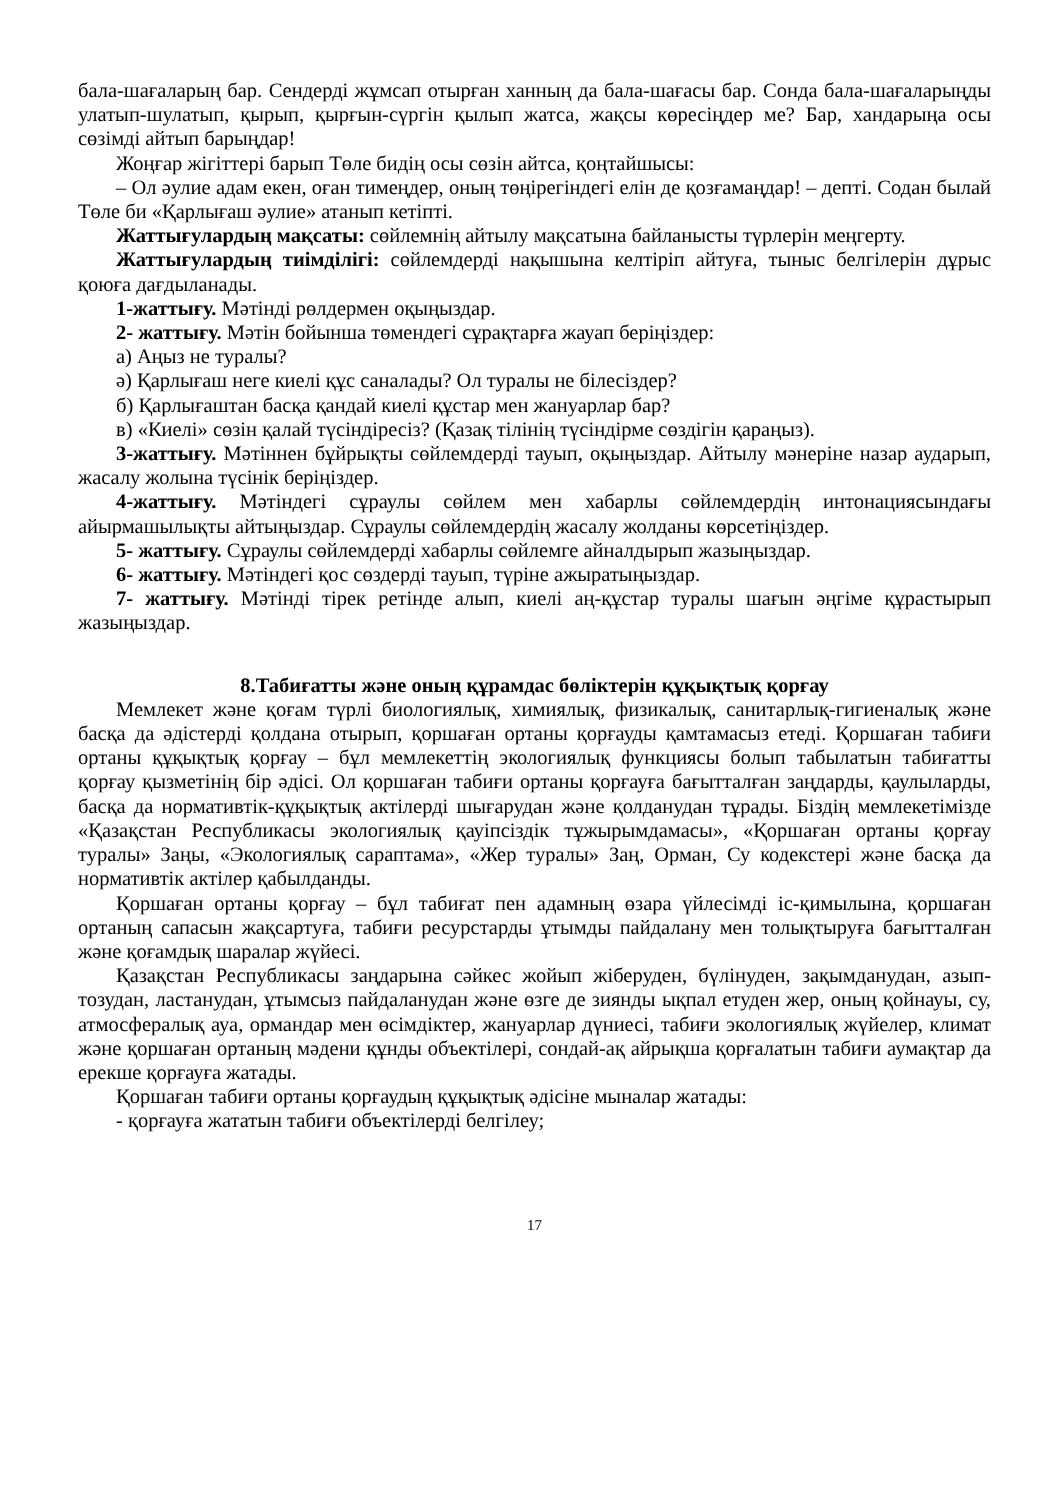бала-шағаларың бар. Сендерді жұмсап отырған ханның да бала-шағасы бар. Сонда бала-шағаларыңды улатып-шулатып, қырып, қырғын-сүргін қылып жатса, жақсы көресіңдер ме? Бар, хандарыңа осы сөзімді айтып барыңдар!
Жоңғар жігіттері барып Төле бидің осы сөзін айтса, қоңтайшысы:
– Ол әулие адам екен, оған тимеңдер, оның төңірегіндегі елін де қозғамаңдар! – депті. Содан былай Төле би «Қарлығаш әулие» атанып кетіпті.
Жаттығулардың мақсаты: сөйлемнің айтылу мақсатына байланысты түрлерін меңгерту.
Жаттығулардың тиімділігі: сөйлемдерді нақышына келтіріп айтуға, тыныс белгілерін дұрыс қоюға дағдыланады.
1-жаттығу. Мәтінді рөлдермен оқыңыздар.
2- жаттығу. Мәтін бойынша төмендегі сұрақтарға жауап беріңіздер:
а) Аңыз не туралы?
ә) Қарлығаш неге киелі құс саналады? Ол туралы не білесіздер?
б) Қарлығаштан басқа қандай киелі құстар мен жануарлар бар?
в) «Киелі» сөзін қалай түсіндіресіз? (Қазақ тілінің түсіндірме сөздігін қараңыз).
3-жаттығу. Мәтіннен бұйрықты сөйлемдерді тауып, оқыңыздар. Айтылу мәнеріне назар аударып, жасалу жолына түсінік беріңіздер.
4-жаттығу. Мәтіндегі сұраулы сөйлем мен хабарлы сөйлемдердің интонациясындағы айырмашылықты айтыңыздар. Сұраулы сөйлемдердің жасалу жолданы көрсетіңіздер.
5- жаттығу. Сұраулы сөйлемдерді хабарлы сөйлемге айналдырып жазыңыздар.
6- жаттығу. Мәтіндегі қос сөздерді тауып, түріне ажыратыңыздар.
7- жаттығу. Мәтінді тірек ретінде алып, киелі аң-құстар туралы шағын әңгіме құрастырып жазыңыздар.
8.Табиғатты және оның құрамдас бөліктерін құқықтық қорғау
Мемлекет және қоғам түрлі биологиялық, химиялық, физикалық, санитарлық-гигиеналық және басқа да әдістерді қолдана отырып, қоршаған ортаны қорғауды қамтамасыз етеді. Қоршаған табиғи ортаны құқықтық қорғау – бұл мемлекеттің экологиялық функциясы болып табылатын табиғатты қорғау қызметінің бір әдісі. Ол қоршаған табиғи ортаны қорғауға бағытталған заңдарды, қаулыларды, басқа да нормативтік-құқықтық актілерді шығарудан және қолданудан тұрады. Біздің мемлекетімізде «Қазақстан Республикасы экологиялық қауіпсіздік тұжырымдамасы», «Қоршаған ортаны қорғау туралы» Заңы, «Экологиялық сараптама», «Жер туралы» Заң, Орман, Су кодекстері және басқа да нормативтік актілер қабылданды.
Қоршаған ортаны қорғау – бұл табиғат пен адамның өзара үйлесімді іс-қимылына, қоршаған ортаның сапасын жақсартуға, табиғи ресурстарды ұтымды пайдалану мен толықтыруға бағытталған және қоғамдық шаралар жүйесі.
Қазақстан Республикасы заңдарына сәйкес жойып жіберуден, бүлінуден, зақымданудан, азып-тозудан, ластанудан, ұтымсыз пайдаланудан және өзге де зиянды ықпал етуден жер, оның қойнауы, су, атмосфералық ауа, ормандар мен өсімдіктер, жануарлар дүниесі, табиғи экологиялық жүйелер, климат және қоршаған ортаның мәдени құнды объектілері, сондай-ақ айрықша қорғалатын табиғи аумақтар да ерекше қорғауға жатады.
Қоршаған табиғи ортаны қорғаудың құқықтық әдісіне мыналар жатады:
- қорғауға жататын табиғи объектілерді белгілеу;
17